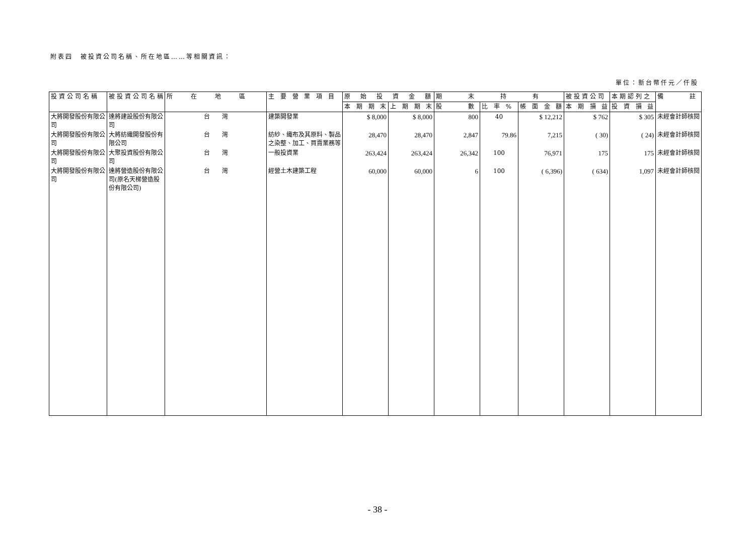附表四　被投資公司名稱、所在地區……等相關資訊：
單位：新台幣仟元／仟股
| 投資公司名稱 | 被投資公司名稱 | 所 在 地 區 | 主 要 營 業 項 目 | 原 始 投 資 金 額 | | 期 末 持 有 | | | 被投資公司 | 本期認列之 | 備 註 |
| --- | --- | --- | --- | --- | --- | --- | --- | --- | --- | --- | --- |
| | | | | 本 期 期 末 | 上 期 期 末 | 股 數 | 比 率 % | 帳 面 金 額 | 本 期 損 益 | 投 資 損 益 | |
| 大將開發股份有限公司 | 達將建設股份有限公司 | 台 灣 | 建築開發業 | $ 8,000 | $ 8,000 | 800 | 40 | $ 12,212 | $ 762 | $ 305 | 未經會計師核閱 |
| 大將開發股份有限公司 | 大將紡織開發股份有限公司 | 台 灣 | 紡紗、織布及其原料、製品之染整、加工、買賣業務等 | 28,470 | 28,470 | 2,847 | 79.86 | 7,215 | ( 30) | ( 24) | 未經會計師核閱 |
| 大將開發股份有限公司 | 大聚投資股份有限公司 | 台 灣 | 一般投資業 | 263,424 | 263,424 | 26,342 | 100 | 76,971 | 175 | 175 | 未經會計師核閱 |
| 大將開發股份有限公司 | 達將營造股份有限公司(原名天梯營造股份有限公司) | 台 灣 | 經營土木建築工程 | 60,000 | 60,000 | 6 | 100 | ( 6,396) | ( 634) | 1,097 | 未經會計師核閱 |
- 38 -